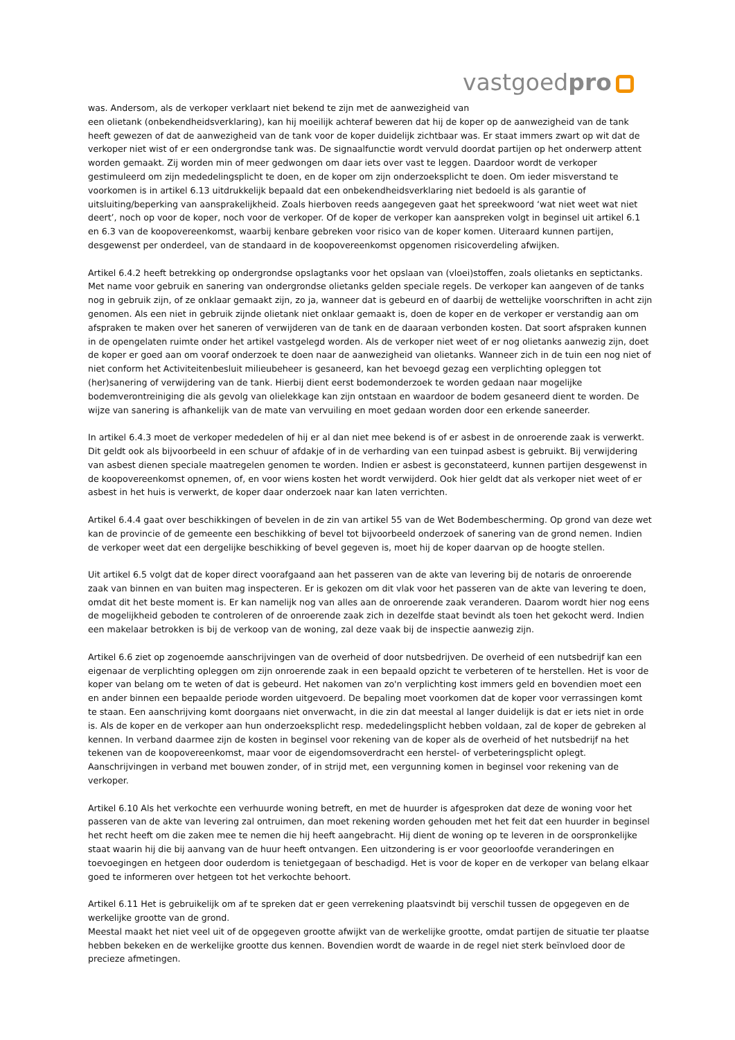vastgoedpro
was. Andersom, als de verkoper verklaart niet bekend te zijn met de aanwezigheid van
een olietank (onbekendheidsverklaring), kan hij moeilijk achteraf beweren dat hij de koper op de aanwezigheid van de tank heeft gewezen of dat de aanwezigheid van de tank voor de koper duidelijk zichtbaar was. Er staat immers zwart op wit dat de verkoper niet wist of er een ondergrondse tank was. De signaalfunctie wordt vervuld doordat partijen op het onderwerp attent worden gemaakt. Zij worden min of meer gedwongen om daar iets over vast te leggen. Daardoor wordt de verkoper gestimuleerd om zijn mededelingsplicht te doen, en de koper om zijn onderzoeksplicht te doen. Om ieder misverstand te voorkomen is in artikel 6.13 uitdrukkelijk bepaald dat een onbekendheidsverklaring niet bedoeld is als garantie of uitsluiting/beperking van aansprakelijkheid. Zoals hierboven reeds aangegeven gaat het spreekwoord ‘wat niet weet wat niet deert’, noch op voor de koper, noch voor de verkoper. Of de koper de verkoper kan aanspreken volgt in beginsel uit artikel 6.1 en 6.3 van de koopovereenkomst, waarbij kenbare gebreken voor risico van de koper komen. Uiteraard kunnen partijen, desgewenst per onderdeel, van de standaard in de koopovereenkomst opgenomen risicoverdeling afwijken.
Artikel 6.4.2 heeft betrekking op ondergrondse opslagtanks voor het opslaan van (vloei)stoffen, zoals olietanks en septictanks. Met name voor gebruik en sanering van ondergrondse olietanks gelden speciale regels. De verkoper kan aangeven of de tanks nog in gebruik zijn, of ze onklaar gemaakt zijn, zo ja, wanneer dat is gebeurd en of daarbij de wettelijke voorschriften in acht zijn genomen. Als een niet in gebruik zijnde olietank niet onklaar gemaakt is, doen de koper en de verkoper er verstandig aan om afspraken te maken over het saneren of verwijderen van de tank en de daaraan verbonden kosten. Dat soort afspraken kunnen in de opengelaten ruimte onder het artikel vastgelegd worden. Als de verkoper niet weet of er nog olietanks aanwezig zijn, doet de koper er goed aan om vooraf onderzoek te doen naar de aanwezigheid van olietanks. Wanneer zich in de tuin een nog niet of niet conform het Activiteitenbesluit milieubeheer is gesaneerd, kan het bevoegd gezag een verplichting opleggen tot (her)sanering of verwijdering van de tank. Hierbij dient eerst bodemonderzoek te worden gedaan naar mogelijke bodemverontreiniging die als gevolg van olielekkage kan zijn ontstaan en waardoor de bodem gesaneerd dient te worden. De wijze van sanering is afhankelijk van de mate van vervuiling en moet gedaan worden door een erkende saneerder.
In artikel 6.4.3 moet de verkoper mededelen of hij er al dan niet mee bekend is of er asbest in de onroerende zaak is verwerkt. Dit geldt ook als bijvoorbeeld in een schuur of afdakje of in de verharding van een tuinpad asbest is gebruikt. Bij verwijdering van asbest dienen speciale maatregelen genomen te worden. Indien er asbest is geconstateerd, kunnen partijen desgewenst in de koopovereenkomst opnemen, of, en voor wiens kosten het wordt verwijderd. Ook hier geldt dat als verkoper niet weet of er asbest in het huis is verwerkt, de koper daar onderzoek naar kan laten verrichten.
Artikel 6.4.4 gaat over beschikkingen of bevelen in de zin van artikel 55 van de Wet Bodembescherming. Op grond van deze wet kan de provincie of de gemeente een beschikking of bevel tot bijvoorbeeld onderzoek of sanering van de grond nemen. Indien de verkoper weet dat een dergelijke beschikking of bevel gegeven is, moet hij de koper daarvan op de hoogte stellen.
Uit artikel 6.5 volgt dat de koper direct voorafgaand aan het passeren van de akte van levering bij de notaris de onroerende zaak van binnen en van buiten mag inspecteren. Er is gekozen om dit vlak voor het passeren van de akte van levering te doen, omdat dit het beste moment is. Er kan namelijk nog van alles aan de onroerende zaak veranderen. Daarom wordt hier nog eens de mogelijkheid geboden te controleren of de onroerende zaak zich in dezelfde staat bevindt als toen het gekocht werd. Indien een makelaar betrokken is bij de verkoop van de woning, zal deze vaak bij de inspectie aanwezig zijn.
Artikel 6.6 ziet op zogenoemde aanschrijvingen van de overheid of door nutsbedrijven. De overheid of een nutsbedrijf kan een eigenaar de verplichting opleggen om zijn onroerende zaak in een bepaald opzicht te verbeteren of te herstellen. Het is voor de koper van belang om te weten of dat is gebeurd. Het nakomen van zo'n verplichting kost immers geld en bovendien moet een en ander binnen een bepaalde periode worden uitgevoerd. De bepaling moet voorkomen dat de koper voor verrassingen komt te staan. Een aanschrijving komt doorgaans niet onverwacht, in die zin dat meestal al langer duidelijk is dat er iets niet in orde is. Als de koper en de verkoper aan hun onderzoeksplicht resp. mededelingsplicht hebben voldaan, zal de koper de gebreken al kennen. In verband daarmee zijn de kosten in beginsel voor rekening van de koper als de overheid of het nutsbedrijf na het tekenen van de koopovereenkomst, maar voor de eigendomsoverdracht een herstel- of verbeteringsplicht oplegt. Aanschrijvingen in verband met bouwen zonder, of in strijd met, een vergunning komen in beginsel voor rekening van de verkoper.
Artikel 6.10 Als het verkochte een verhuurde woning betreft, en met de huurder is afgesproken dat deze de woning voor het passeren van de akte van levering zal ontruimen, dan moet rekening worden gehouden met het feit dat een huurder in beginsel het recht heeft om die zaken mee te nemen die hij heeft aangebracht. Hij dient de woning op te leveren in de oorspronkelijke staat waarin hij die bij aanvang van de huur heeft ontvangen. Een uitzondering is er voor geoorloofde veranderingen en toevoegingen en hetgeen door ouderdom is tenietgegaan of beschadigd. Het is voor de koper en de verkoper van belang elkaar goed te informeren over hetgeen tot het verkochte behoort.
Artikel 6.11 Het is gebruikelijk om af te spreken dat er geen verrekening plaatsvindt bij verschil tussen de opgegeven en de werkelijke grootte van de grond.
Meestal maakt het niet veel uit of de opgegeven grootte afwijkt van de werkelijke grootte, omdat partijen de situatie ter plaatse hebben bekeken en de werkelijke grootte dus kennen. Bovendien wordt de waarde in de regel niet sterk beïnvloed door de precieze afmetingen.